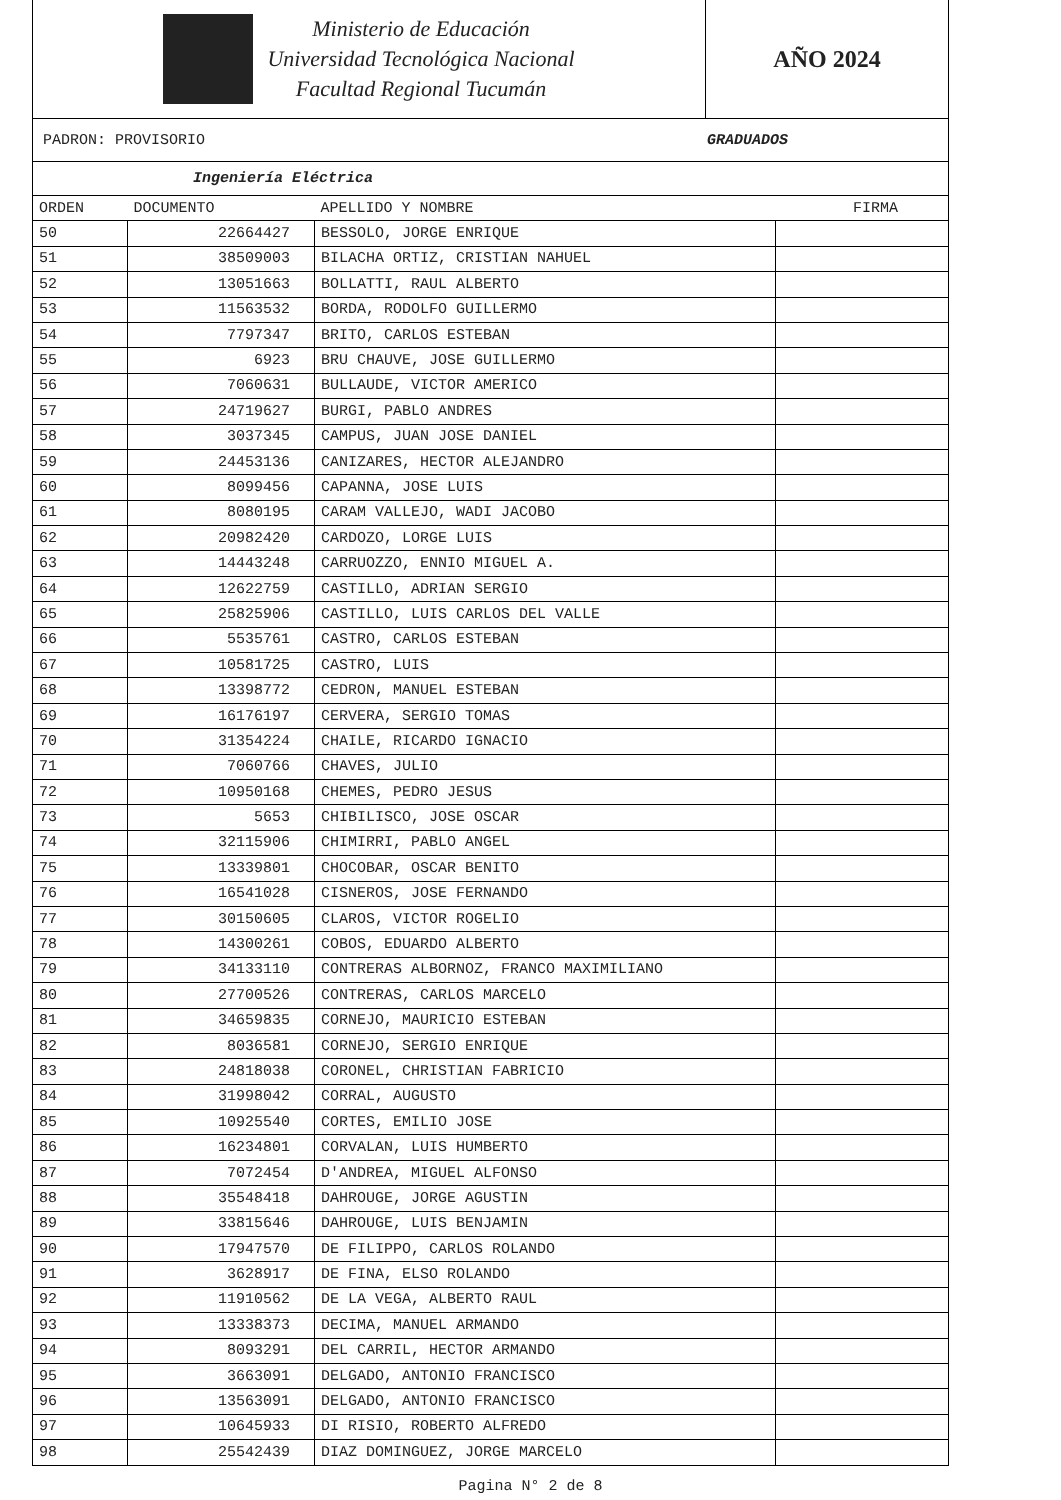Ministerio de Educación
Universidad Tecnológica Nacional
Facultad Regional Tucumán
AÑO 2024
PADRON: PROVISORIO GRADUADOS
Ingeniería Eléctrica
| ORDEN | DOCUMENTO | APELLIDO Y NOMBRE | FIRMA |
| --- | --- | --- | --- |
| 50 | 22664427 | BESSOLO, JORGE ENRIQUE | |
| 51 | 38509003 | BILACHA ORTIZ, CRISTIAN NAHUEL | |
| 52 | 13051663 | BOLLATTI, RAUL ALBERTO | |
| 53 | 11563532 | BORDA, RODOLFO GUILLERMO | |
| 54 | 7797347 | BRITO, CARLOS ESTEBAN | |
| 55 | 6923 | BRU CHAUVE, JOSE GUILLERMO | |
| 56 | 7060631 | BULLAUDE, VICTOR AMERICO | |
| 57 | 24719627 | BURGI, PABLO ANDRES | |
| 58 | 3037345 | CAMPUS, JUAN JOSE DANIEL | |
| 59 | 24453136 | CANIZARES, HECTOR ALEJANDRO | |
| 60 | 8099456 | CAPANNA, JOSE LUIS | |
| 61 | 8080195 | CARAM VALLEJO, WADI JACOBO | |
| 62 | 20982420 | CARDOZO, LORGE LUIS | |
| 63 | 14443248 | CARRUOZZO, ENNIO MIGUEL A. | |
| 64 | 12622759 | CASTILLO, ADRIAN SERGIO | |
| 65 | 25825906 | CASTILLO, LUIS CARLOS DEL VALLE | |
| 66 | 5535761 | CASTRO, CARLOS ESTEBAN | |
| 67 | 10581725 | CASTRO, LUIS | |
| 68 | 13398772 | CEDRON, MANUEL ESTEBAN | |
| 69 | 16176197 | CERVERA, SERGIO TOMAS | |
| 70 | 31354224 | CHAILE, RICARDO IGNACIO | |
| 71 | 7060766 | CHAVES, JULIO | |
| 72 | 10950168 | CHEMES, PEDRO JESUS | |
| 73 | 5653 | CHIBILISCO, JOSE OSCAR | |
| 74 | 32115906 | CHIMIRRI, PABLO ANGEL | |
| 75 | 13339801 | CHOCOBAR, OSCAR BENITO | |
| 76 | 16541028 | CISNEROS, JOSE FERNANDO | |
| 77 | 30150605 | CLAROS, VICTOR ROGELIO | |
| 78 | 14300261 | COBOS, EDUARDO ALBERTO | |
| 79 | 34133110 | CONTRERAS ALBORNOZ, FRANCO MAXIMILIANO | |
| 80 | 27700526 | CONTRERAS, CARLOS MARCELO | |
| 81 | 34659835 | CORNEJO, MAURICIO ESTEBAN | |
| 82 | 8036581 | CORNEJO, SERGIO ENRIQUE | |
| 83 | 24818038 | CORONEL, CHRISTIAN FABRICIO | |
| 84 | 31998042 | CORRAL, AUGUSTO | |
| 85 | 10925540 | CORTES, EMILIO JOSE | |
| 86 | 16234801 | CORVALAN, LUIS HUMBERTO | |
| 87 | 7072454 | D'ANDREA, MIGUEL ALFONSO | |
| 88 | 35548418 | DAHROUGE, JORGE AGUSTIN | |
| 89 | 33815646 | DAHROUGE, LUIS BENJAMIN | |
| 90 | 17947570 | DE FILIPPO, CARLOS ROLANDO | |
| 91 | 3628917 | DE FINA, ELSO ROLANDO | |
| 92 | 11910562 | DE LA VEGA, ALBERTO RAUL | |
| 93 | 13338373 | DECIMA, MANUEL ARMANDO | |
| 94 | 8093291 | DEL CARRIL, HECTOR ARMANDO | |
| 95 | 3663091 | DELGADO, ANTONIO FRANCISCO | |
| 96 | 13563091 | DELGADO, ANTONIO FRANCISCO | |
| 97 | 10645933 | DI RISIO, ROBERTO ALFREDO | |
| 98 | 25542439 | DIAZ DOMINGUEZ, JORGE MARCELO | |
Pagina N° 2 de 8